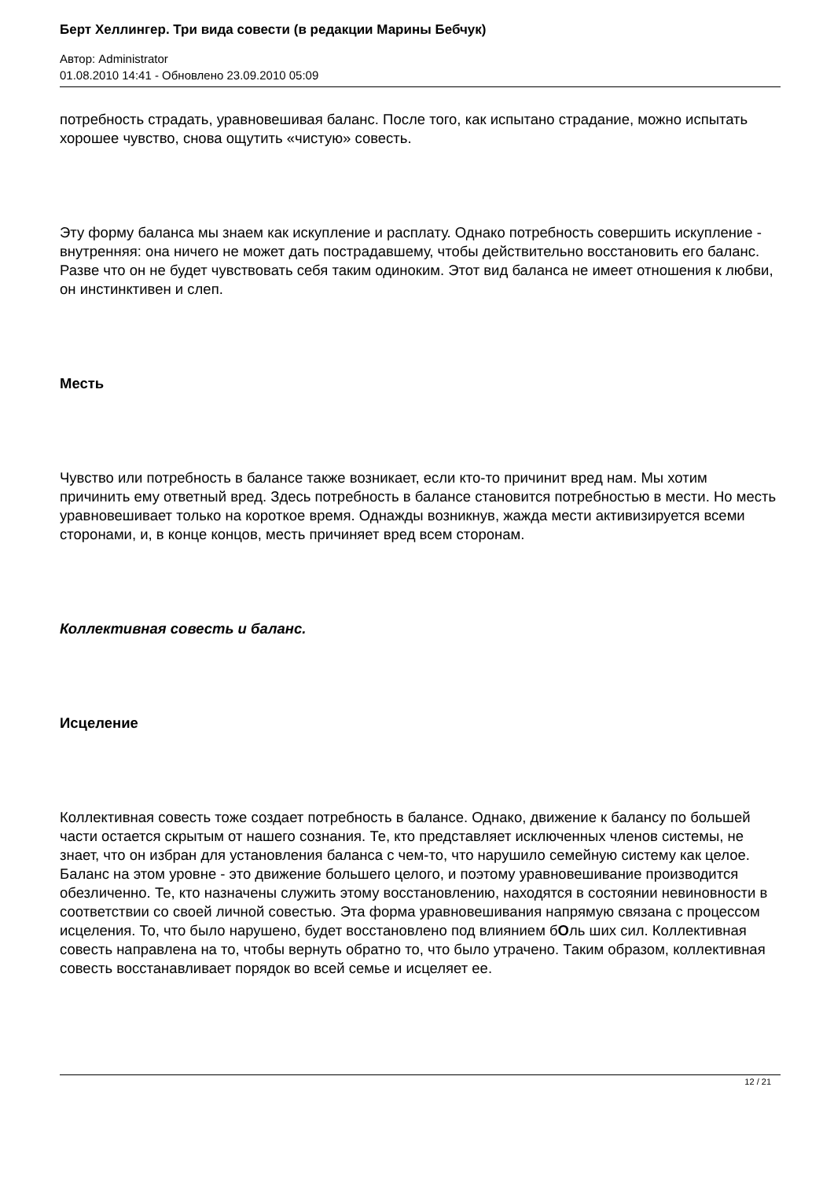Берт Хеллингер. Три вида совести (в редакции Марины Бебчук)
Автор: Administrator
01.08.2010 14:41 - Обновлено 23.09.2010 05:09
потребность страдать, уравновешивая баланс. После того, как испытано страдание, можно испытать хорошее чувство, снова ощутить «чистую» совесть.
Эту форму баланса мы знаем как искупление и расплату. Однако потребность совершить искупление - внутренняя: она ничего не может дать пострадавшему, чтобы действительно восстановить его баланс. Разве что он не будет чувствовать себя таким одиноким. Этот вид баланса не имеет отношения к любви, он инстинктивен и слеп.
Месть
Чувство или потребность в балансе также возникает, если кто-то причинит вред нам. Мы хотим причинить ему ответный вред. Здесь потребность в балансе становится потребностью в мести. Но месть уравновешивает только на короткое время. Однажды возникнув, жажда мести активизируется всеми сторонами, и, в конце концов, месть причиняет вред всем сторонам.
Коллективная совесть и баланс.
Исцеление
Коллективная совесть тоже создает потребность в балансе. Однако, движение к балансу по большей части остается скрытым от нашего сознания. Те, кто представляет исключенных членов системы, не знает, что он избран для установления баланса с чем-то, что нарушило семейную систему как целое. Баланс на этом уровне - это движение большего целого, и поэтому уравновешивание производится обезличенно. Те, кто назначены служить этому восстановлению, находятся в состоянии невиновности в соответствии со своей личной совестью. Эта форма уравновешивания напрямую связана с процессом исцеления. То, что было нарушено, будет восстановлено под влиянием бОль ших сил. Коллективная совесть направлена на то, чтобы вернуть обратно то, что было утрачено. Таким образом, коллективная совесть восстанавливает порядок во всей семье и исцеляет ее.
12 / 21